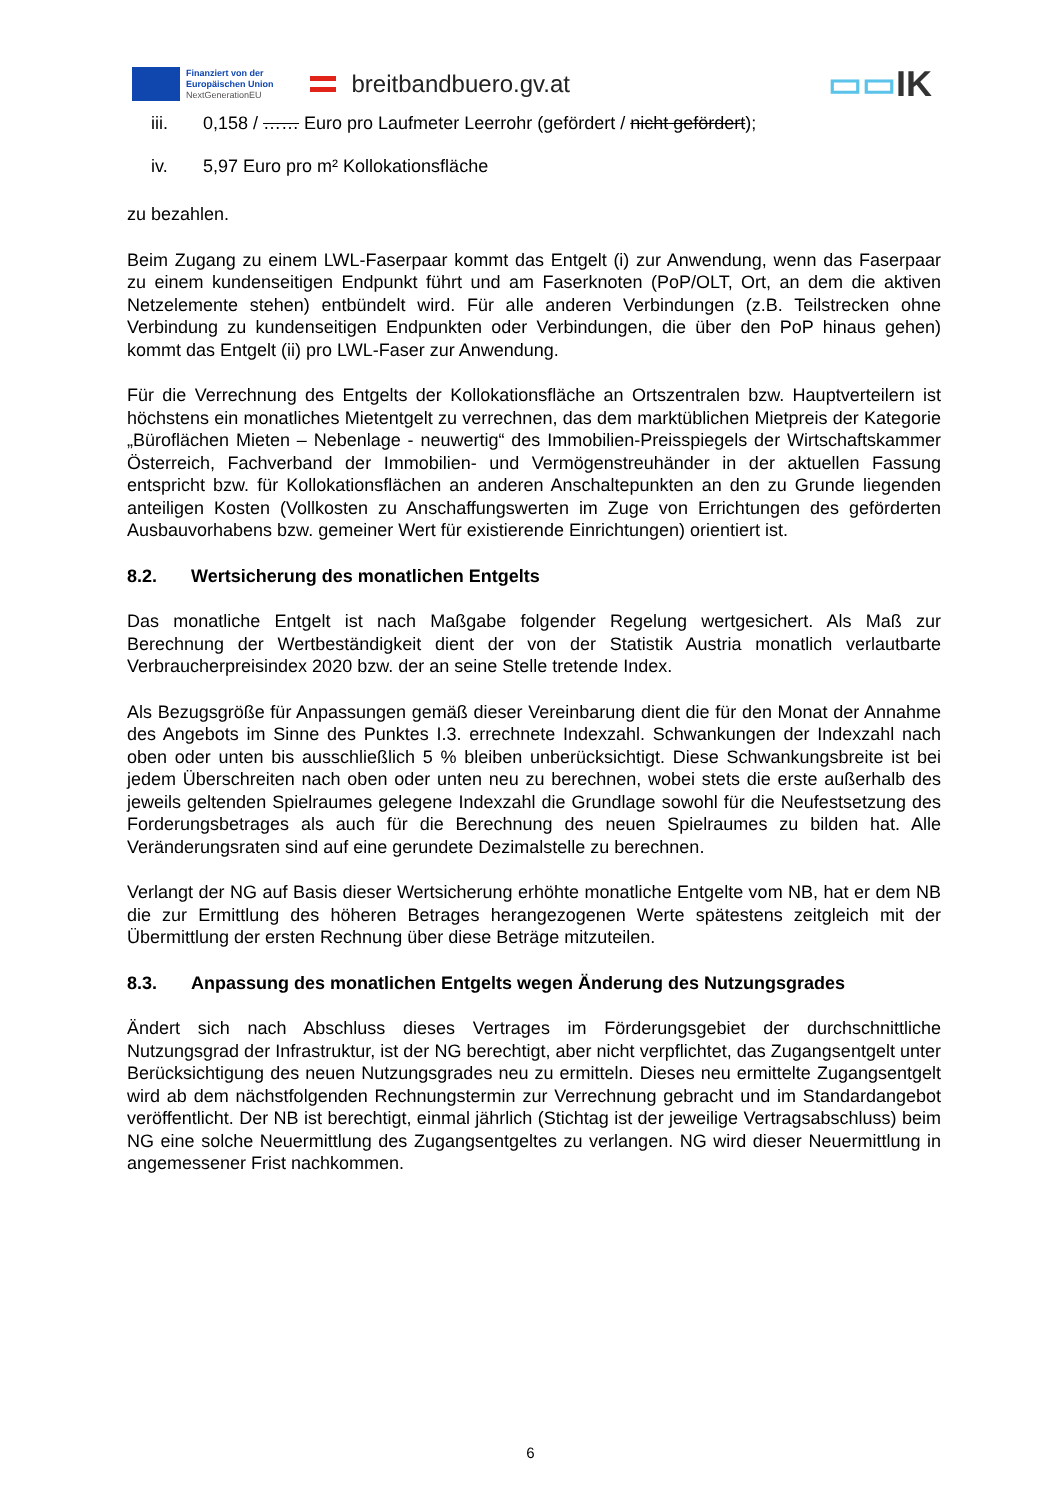Finanziert von der
Europäischen Union
NextGenerationEU
breitbandbuero.gv.at
▭▭IK
iii. 0,158 / …… Euro pro Laufmeter Leerrohr (gefördert / nicht gefördert);
iv. 5,97 Euro pro m² Kollokationsfläche
zu bezahlen.
Beim Zugang zu einem LWL-Faserpaar kommt das Entgelt (i) zur Anwendung, wenn das Faserpaar zu einem kundenseitigen Endpunkt führt und am Faserknoten (PoP/OLT, Ort, an dem die aktiven Netzelemente stehen) entbündelt wird. Für alle anderen Verbindungen (z.B. Teilstrecken ohne Verbindung zu kundenseitigen Endpunkten oder Verbindungen, die über den PoP hinaus gehen) kommt das Entgelt (ii) pro LWL-Faser zur Anwendung.
Für die Verrechnung des Entgelts der Kollokationsfläche an Ortszentralen bzw. Hauptverteilern ist höchstens ein monatliches Mietentgelt zu verrechnen, das dem marktüblichen Mietpreis der Kategorie „Büroflächen Mieten – Nebenlage - neuwertig“ des Immobilien-Preisspiegels der Wirtschaftskammer Österreich, Fachverband der Immobilien- und Vermögenstreuhänder in der aktuellen Fassung entspricht bzw. für Kollokationsflächen an anderen Anschaltepunkten an den zu Grunde liegenden anteiligen Kosten (Vollkosten zu Anschaffungswerten im Zuge von Errichtungen des geförderten Ausbauvorhabens bzw. gemeiner Wert für existierende Einrichtungen) orientiert ist.
8.2. Wertsicherung des monatlichen Entgelts
Das monatliche Entgelt ist nach Maßgabe folgender Regelung wertgesichert. Als Maß zur Berechnung der Wertbeständigkeit dient der von der Statistik Austria monatlich verlautbarte Verbraucherpreisindex 2020 bzw. der an seine Stelle tretende Index.
Als Bezugsgröße für Anpassungen gemäß dieser Vereinbarung dient die für den Monat der Annahme des Angebots im Sinne des Punktes I.3. errechnete Indexzahl. Schwankungen der Indexzahl nach oben oder unten bis ausschließlich 5 % bleiben unberücksichtigt. Diese Schwankungsbreite ist bei jedem Überschreiten nach oben oder unten neu zu berechnen, wobei stets die erste außerhalb des jeweils geltenden Spielraumes gelegene Indexzahl die Grundlage sowohl für die Neufestsetzung des Forderungsbetrages als auch für die Berechnung des neuen Spielraumes zu bilden hat. Alle Veränderungsraten sind auf eine gerundete Dezimalstelle zu berechnen.
Verlangt der NG auf Basis dieser Wertsicherung erhöhte monatliche Entgelte vom NB, hat er dem NB die zur Ermittlung des höheren Betrages herangezogenen Werte spätestens zeitgleich mit der Übermittlung der ersten Rechnung über diese Beträge mitzuteilen.
8.3. Anpassung des monatlichen Entgelts wegen Änderung des Nutzungsgrades
Ändert sich nach Abschluss dieses Vertrages im Förderungsgebiet der durchschnittliche Nutzungsgrad der Infrastruktur, ist der NG berechtigt, aber nicht verpflichtet, das Zugangsentgelt unter Berücksichtigung des neuen Nutzungsgrades neu zu ermitteln. Dieses neu ermittelte Zugangsentgelt wird ab dem nächstfolgenden Rechnungstermin zur Verrechnung gebracht und im Standardangebot veröffentlicht. Der NB ist berechtigt, einmal jährlich (Stichtag ist der jeweilige Vertragsabschluss) beim NG eine solche Neuermittlung des Zugangsentgeltes zu verlangen. NG wird dieser Neuermittlung in angemessener Frist nachkommen.
6